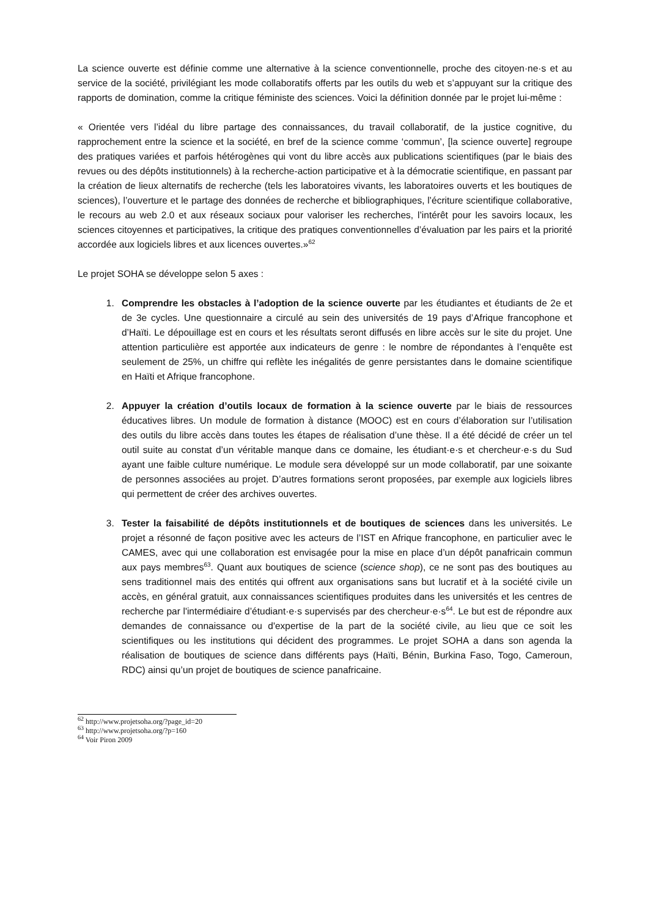La science ouverte est définie comme une alternative à la science conventionnelle, proche des citoyen·ne·s et au service de la société, privilégiant les mode collaboratifs offerts par les outils du web et s’appuyant sur la critique des rapports de domination, comme la critique féministe des sciences. Voici la définition donnée par le projet lui-même :
« Orientée vers l’idéal du libre partage des connaissances, du travail collaboratif, de la justice cognitive, du rapprochement entre la science et la société, en bref de la science comme ‘commun’, [la science ouverte] regroupe des pratiques variées et parfois hétérogènes qui vont du libre accès aux publications scientifiques (par le biais des revues ou des dépôts institutionnels) à la recherche-action participative et à la démocratie scientifique, en passant par la création de lieux alternatifs de recherche (tels les laboratoires vivants, les laboratoires ouverts et les boutiques de sciences), l’ouverture et le partage des données de recherche et bibliographiques, l’écriture scientifique collaborative, le recours au web 2.0 et aux réseaux sociaux pour valoriser les recherches, l’intérêt pour les savoirs locaux, les sciences citoyennes et participatives, la critique des pratiques conventionnelles d’évaluation par les pairs et la priorité accordée aux logiciels libres et aux licences ouvertes.»<sup>62</sup>
Le projet SOHA se développe selon 5 axes :
1. Comprendre les obstacles à l’adoption de la science ouverte par les étudiantes et étudiants de 2e et de 3e cycles. Une questionnaire a circulé au sein des universités de 19 pays d’Afrique francophone et d’Haïti. Le dépouillage est en cours et les résultats seront diffusés en libre accès sur le site du projet. Une attention particulière est apportée aux indicateurs de genre : le nombre de répondantes à l’enquête est seulement de 25%, un chiffre qui reflète les inégalités de genre persistantes dans le domaine scientifique en Haïti et Afrique francophone.
2. Appuyer la création d’outils locaux de formation à la science ouverte par le biais de ressources éducatives libres. Un module de formation à distance (MOOC) est en cours d’élaboration sur l’utilisation des outils du libre accès dans toutes les étapes de réalisation d’une thèse. Il a été décidé de créer un tel outil suite au constat d’un véritable manque dans ce domaine, les étudiant·e·s et chercheur·e·s du Sud ayant une faible culture numérique. Le module sera développé sur un mode collaboratif, par une soixante de personnes associées au projet. D’autres formations seront proposées, par exemple aux logiciels libres qui permettent de créer des archives ouvertes.
3. Tester la faisabilité de dépôts institutionnels et de boutiques de sciences dans les universités. Le projet a résonné de façon positive avec les acteurs de l’IST en Afrique francophone, en particulier avec le CAMES, avec qui une collaboration est envisagée pour la mise en place d’un dépôt panafricain commun aux pays membres<sup>63</sup>. Quant aux boutiques de science (science shop), ce ne sont pas des boutiques au sens traditionnel mais des entités qui offrent aux organisations sans but lucratif et à la société civile un accès, en général gratuit, aux connaissances scientifiques produites dans les universités et les centres de recherche par l'intermédiaire d’étudiant·e·s supervisés par des chercheur·e·s<sup>64</sup>. Le but est de répondre aux demandes de connaissance ou d'expertise de la part de la société civile, au lieu que ce soit les scientifiques ou les institutions qui décident des programmes. Le projet SOHA a dans son agenda la réalisation de boutiques de science dans différents pays (Haïti, Bénin, Burkina Faso, Togo, Cameroun, RDC) ainsi qu’un projet de boutiques de science panafricaine.
<sup>62</sup> http://www.projetsoha.org/?page_id=20
<sup>63</sup> http://www.projetsoha.org/?p=160
<sup>64</sup> Voir Piron 2009